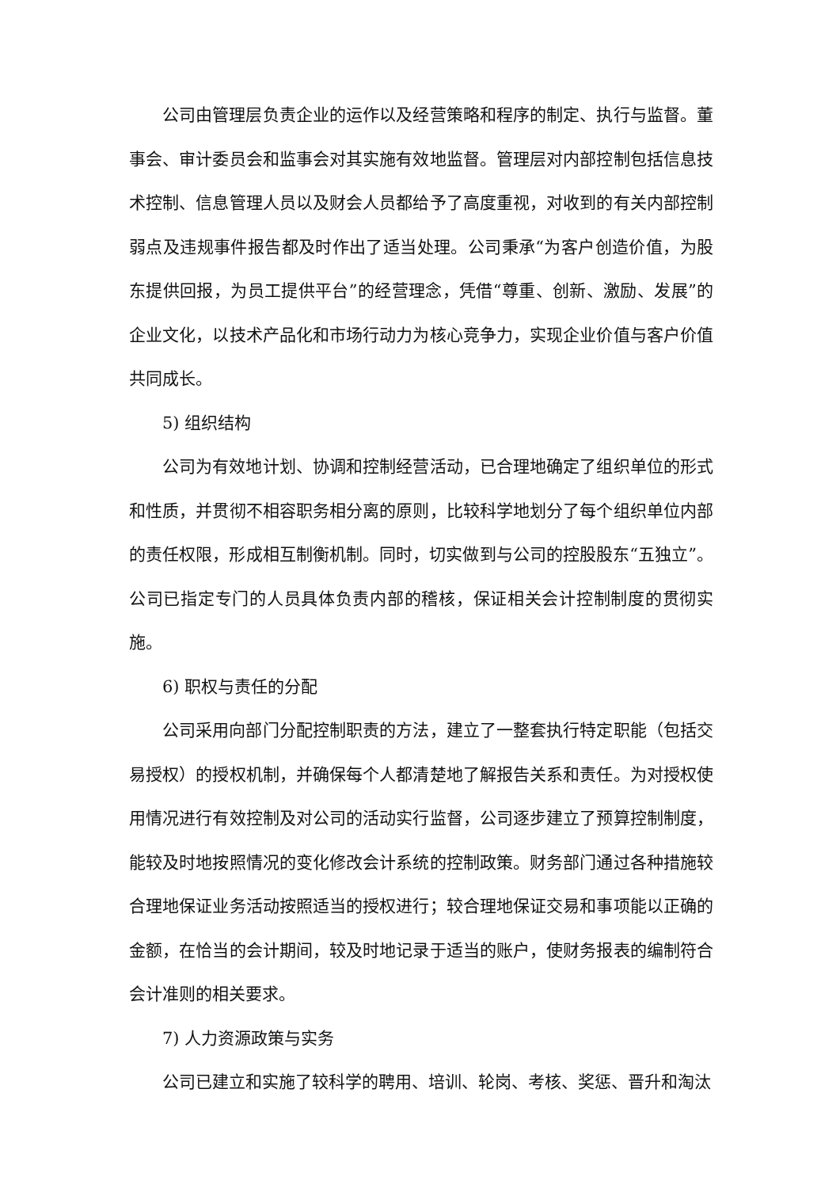公司由管理层负责企业的运作以及经营策略和程序的制定、执行与监督。董事会、审计委员会和监事会对其实施有效地监督。管理层对内部控制包括信息技术控制、信息管理人员以及财会人员都给予了高度重视，对收到的有关内部控制弱点及违规事件报告都及时作出了适当处理。公司秉承“为客户创造价值，为股东提供回报，为员工提供平台”的经营理念，凭借“尊重、创新、激励、发展”的企业文化，以技术产品化和市场行动力为核心竞争力，实现企业价值与客户价值共同成长。
5) 组织结构
公司为有效地计划、协调和控制经营活动，已合理地确定了组织单位的形式和性质，并贯彻不相容职务相分离的原则，比较科学地划分了每个组织单位内部的责任权限，形成相互制衡机制。同时，切实做到与公司的控股股东“五独立”。公司已指定专门的人员具体负责内部的稽核，保证相关会计控制制度的贯彻实施。
6) 职权与责任的分配
公司采用向部门分配控制职责的方法，建立了一整套执行特定职能（包括交易授权）的授权机制，并确保每个人都清楚地了解报告关系和责任。为对授权使用情况进行有效控制及对公司的活动实行监督，公司逐步建立了预算控制制度，能较及时地按照情况的变化修改会计系统的控制政策。财务部门通过各种措施较合理地保证业务活动按照适当的授权进行；较合理地保证交易和事项能以正确的金额，在恰当的会计期间，较及时地记录于适当的账户，使财务报表的编制符合会计准则的相关要求。
7) 人力资源政策与实务
公司已建立和实施了较科学的聘用、培训、轮岗、考核、奖惩、晋升和淘汰